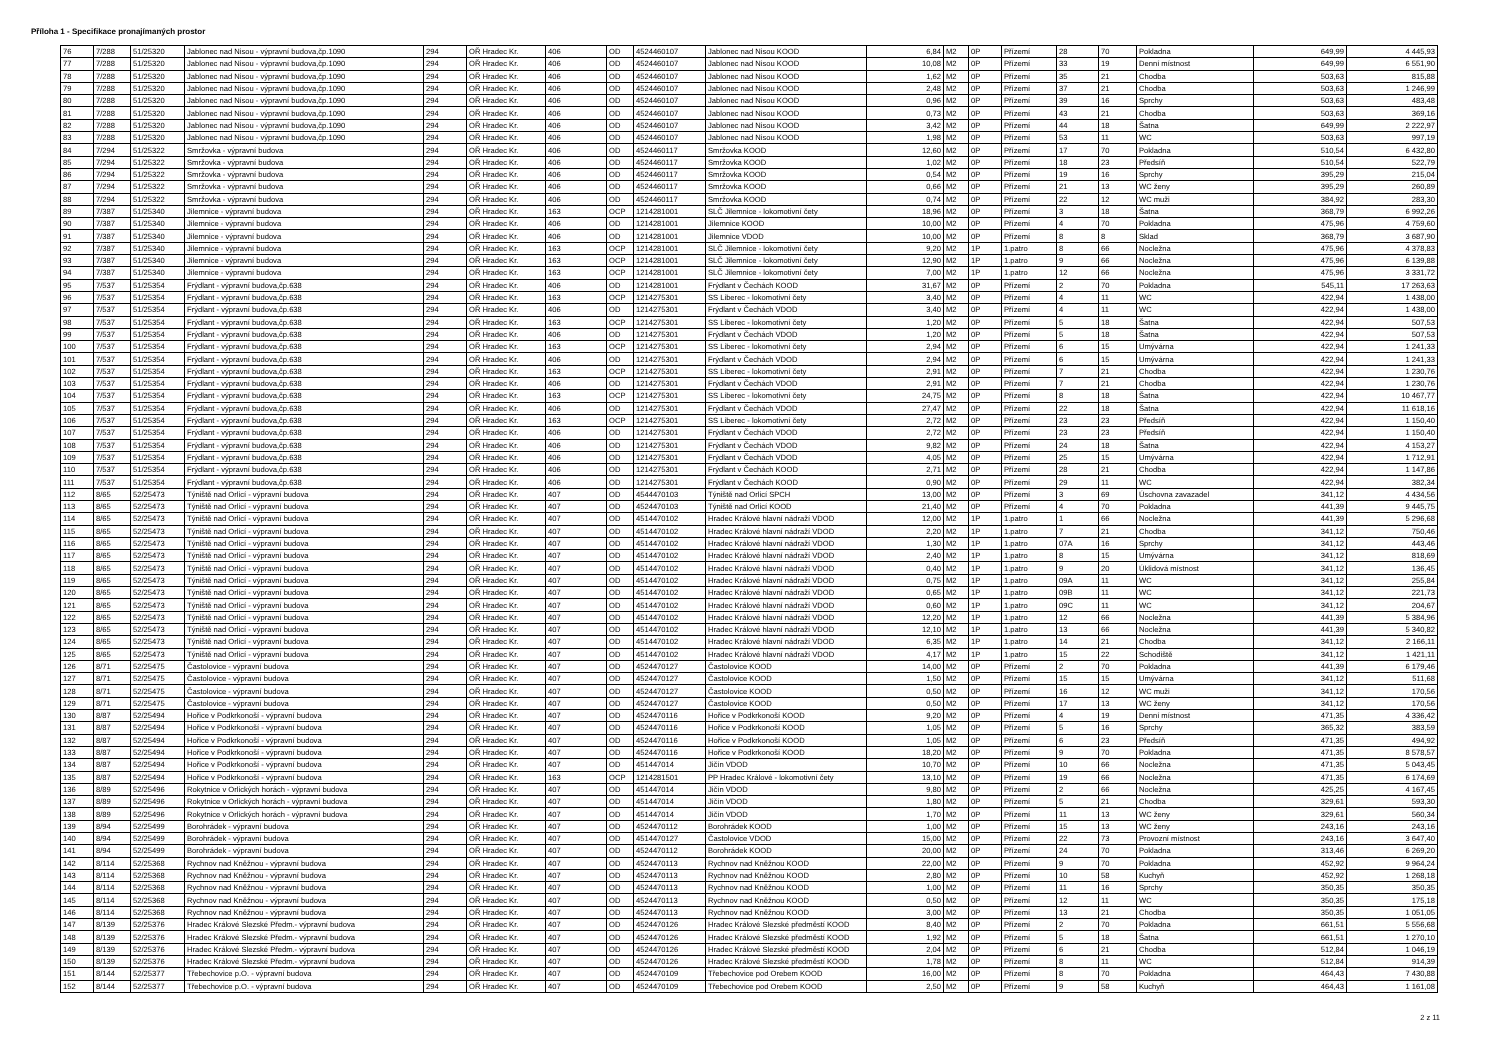Příloha 1 - Specifikace pronajímaných prostor
| 76 | 7/288 | 51/25320 | Jablonec nad Nisou - výpravní budova,čp.1090 | 294 | OŘ Hradec Kr. | 406 | OD | 4524460107 | Jablonec nad Nisou KOOD | 6,84 | M2 | 0P | Přízemí | 28 | 70 | Pokladna | 649,99 | 4 445,93 |
| 77 | 7/288 | 51/25320 | Jablonec nad Nisou - výpravní budova,čp.1090 | 294 | OŘ Hradec Kr. | 406 | OD | 4524460107 | Jablonec nad Nisou KOOD | 10,08 | M2 | 0P | Přízemí | 33 | 19 | Denní místnost | 649,99 | 6 551,90 |
| 78 | 7/288 | 51/25320 | Jablonec nad Nisou - výpravní budova,čp.1090 | 294 | OŘ Hradec Kr. | 406 | OD | 4524460107 | Jablonec nad Nisou KOOD | 1,62 | M2 | 0P | Přízemí | 35 | 21 | Chodba | 503,63 | 815,88 |
| 79 | 7/288 | 51/25320 | Jablonec nad Nisou - výpravní budova,čp.1090 | 294 | OŘ Hradec Kr. | 406 | OD | 4524460107 | Jablonec nad Nisou KOOD | 2,48 | M2 | 0P | Přízemí | 37 | 21 | Chodba | 503,63 | 1 246,99 |
| 80 | 7/288 | 51/25320 | Jablonec nad Nisou - výpravní budova,čp.1090 | 294 | OŘ Hradec Kr. | 406 | OD | 4524460107 | Jablonec nad Nisou KOOD | 0,96 | M2 | 0P | Přízemí | 39 | 16 | Sprchy | 503,63 | 483,48 |
| 81 | 7/288 | 51/25320 | Jablonec nad Nisou - výpravní budova,čp.1090 | 294 | OŘ Hradec Kr. | 406 | OD | 4524460107 | Jablonec nad Nisou KOOD | 0,73 | M2 | 0P | Přízemí | 43 | 21 | Chodba | 503,63 | 369,16 |
| 82 | 7/288 | 51/25320 | Jablonec nad Nisou - výpravní budova,čp.1090 | 294 | OŘ Hradec Kr. | 406 | OD | 4524460107 | Jablonec nad Nisou KOOD | 3,42 | M2 | 0P | Přízemí | 44 | 18 | Šatna | 649,99 | 2 222,97 |
| 83 | 7/288 | 51/25320 | Jablonec nad Nisou - výpravní budova,čp.1090 | 294 | OŘ Hradec Kr. | 406 | OD | 4524460107 | Jablonec nad Nisou KOOD | 1,98 | M2 | 0P | Přízemí | 53 | 11 | WC | 503,63 | 997,19 |
| 84 | 7/294 | 51/25322 | Smržovka - výpravní budova | 294 | OŘ Hradec Kr. | 406 | OD | 4524460117 | Smržovka KOOD | 12,60 | M2 | 0P | Přízemí | 17 | 70 | Pokladna | 510,54 | 6 432,80 |
| 85 | 7/294 | 51/25322 | Smržovka - výpravní budova | 294 | OŘ Hradec Kr. | 406 | OD | 4524460117 | Smržovka KOOD | 1,02 | M2 | 0P | Přízemí | 18 | 23 | Předsíň | 510,54 | 522,79 |
| 86 | 7/294 | 51/25322 | Smržovka - výpravní budova | 294 | OŘ Hradec Kr. | 406 | OD | 4524460117 | Smržovka KOOD | 0,54 | M2 | 0P | Přízemí | 19 | 16 | Sprchy | 395,29 | 215,04 |
| 87 | 7/294 | 51/25322 | Smržovka - výpravní budova | 294 | OŘ Hradec Kr. | 406 | OD | 4524460117 | Smržovka KOOD | 0,66 | M2 | 0P | Přízemí | 21 | 13 | WC ženy | 395,29 | 260,89 |
| 88 | 7/294 | 51/25322 | Smržovka - výpravní budova | 294 | OŘ Hradec Kr. | 406 | OD | 4524460117 | Smržovka KOOD | 0,74 | M2 | 0P | Přízemí | 22 | 12 | WC muži | 384,92 | 283,30 |
| 89 | 7/387 | 51/25340 | Jilemnice - výpravní budova | 294 | OŘ Hradec Kr. | 163 | OCP | 1214281001 | SLČ Jilemnice - lokomotivní čety | 18,96 | M2 | 0P | Přízemí | 3 | 18 | Šatna | 368,79 | 6 992,26 |
| 90 | 7/387 | 51/25340 | Jilemnice - výpravní budova | 294 | OŘ Hradec Kr. | 406 | OD | 1214281001 | Jilemnice KOOD | 10,00 | M2 | 0P | Přízemí | 4 | 70 | Pokladna | 475,96 | 4 759,60 |
| 91 | 7/387 | 51/25340 | Jilemnice - výpravní budova | 294 | OŘ Hradec Kr. | 406 | OD | 1214281001 | Jilemnice VDOD | 10,00 | M2 | 0P | Přízemí | 8 | 8 | Sklad | 368,79 | 3 687,90 |
| 92 | 7/387 | 51/25340 | Jilemnice - výpravní budova | 294 | OŘ Hradec Kr. | 163 | OCP | 1214281001 | SLČ Jilemnice - lokomotivní čety | 9,20 | M2 | 1P | 1.patro | 8 | 66 | Nocležna | 475,96 | 4 378,83 |
| 93 | 7/387 | 51/25340 | Jilemnice - výpravní budova | 294 | OŘ Hradec Kr. | 163 | OCP | 1214281001 | SLČ Jilemnice - lokomotivní čety | 12,90 | M2 | 1P | 1.patro | 9 | 66 | Nocležna | 475,96 | 6 139,88 |
| 94 | 7/387 | 51/25340 | Jilemnice - výpravní budova | 294 | OŘ Hradec Kr. | 163 | OCP | 1214281001 | SLČ Jilemnice - lokomotivní čety | 7,00 | M2 | 1P | 1.patro | 12 | 66 | Nocležna | 475,96 | 3 331,72 |
| 95 | 7/537 | 51/25354 | Frýdlant - výpravní budova,čp.638 | 294 | OŘ Hradec Kr. | 406 | OD | 1214281001 | Frýdlant v Čechách KOOD | 31,67 | M2 | 0P | Přízemí | 2 | 70 | Pokladna | 545,11 | 17 263,63 |
| 96 | 7/537 | 51/25354 | Frýdlant - výpravní budova,čp.638 | 294 | OŘ Hradec Kr. | 163 | OCP | 1214275301 | SS Liberec - lokomotivní čety | 3,40 | M2 | 0P | Přízemí | 4 | 11 | WC | 422,94 | 1 438,00 |
| 97 | 7/537 | 51/25354 | Frýdlant - výpravní budova,čp.638 | 294 | OŘ Hradec Kr. | 406 | OD | 1214275301 | Frýdlant v Čechách VDOD | 3,40 | M2 | 0P | Přízemí | 4 | 11 | WC | 422,94 | 1 438,00 |
| 98 | 7/537 | 51/25354 | Frýdlant - výpravní budova,čp.638 | 294 | OŘ Hradec Kr. | 163 | OCP | 1214275301 | SS Liberec - lokomotivní čety | 1,20 | M2 | 0P | Přízemí | 5 | 18 | Šatna | 422,94 | 507,53 |
| 99 | 7/537 | 51/25354 | Frýdlant - výpravní budova,čp.638 | 294 | OŘ Hradec Kr. | 406 | OD | 1214275301 | Frýdlant v Čechách VDOD | 1,20 | M2 | 0P | Přízemí | 5 | 18 | Šatna | 422,94 | 507,53 |
| 100 | 7/537 | 51/25354 | Frýdlant - výpravní budova,čp.638 | 294 | OŘ Hradec Kr. | 163 | OCP | 1214275301 | SS Liberec - lokomotivní čety | 2,94 | M2 | 0P | Přízemí | 6 | 15 | Umývárna | 422,94 | 1 241,33 |
| 101 | 7/537 | 51/25354 | Frýdlant - výpravní budova,čp.638 | 294 | OŘ Hradec Kr. | 406 | OD | 1214275301 | Frýdlant v Čechách VDOD | 2,94 | M2 | 0P | Přízemí | 6 | 15 | Umývárna | 422,94 | 1 241,33 |
| 102 | 7/537 | 51/25354 | Frýdlant - výpravní budova,čp.638 | 294 | OŘ Hradec Kr. | 163 | OCP | 1214275301 | SS Liberec - lokomotivní čety | 2,91 | M2 | 0P | Přízemí | 7 | 21 | Chodba | 422,94 | 1 230,76 |
| 103 | 7/537 | 51/25354 | Frýdlant - výpravní budova,čp.638 | 294 | OŘ Hradec Kr. | 406 | OD | 1214275301 | Frýdlant v Čechách VDOD | 2,91 | M2 | 0P | Přízemí | 7 | 21 | Chodba | 422,94 | 1 230,76 |
| 104 | 7/537 | 51/25354 | Frýdlant - výpravní budova,čp.638 | 294 | OŘ Hradec Kr. | 163 | OCP | 1214275301 | SS Liberec - lokomotivní čety | 24,75 | M2 | 0P | Přízemí | 8 | 18 | Šatna | 422,94 | 10 467,77 |
| 105 | 7/537 | 51/25354 | Frýdlant - výpravní budova,čp.638 | 294 | OŘ Hradec Kr. | 406 | OD | 1214275301 | Frýdlant v Čechách VDOD | 27,47 | M2 | 0P | Přízemí | 22 | 18 | Šatna | 422,94 | 11 618,16 |
| 106 | 7/537 | 51/25354 | Frýdlant - výpravní budova,čp.638 | 294 | OŘ Hradec Kr. | 163 | OCP | 1214275301 | SS Liberec - lokomotivní čety | 2,72 | M2 | 0P | Přízemí | 23 | 23 | Předsíň | 422,94 | 1 150,40 |
| 107 | 7/537 | 51/25354 | Frýdlant - výpravní budova,čp.638 | 294 | OŘ Hradec Kr. | 406 | OD | 1214275301 | Frýdlant v Čechách VDOD | 2,72 | M2 | 0P | Přízemí | 23 | 23 | Předsíň | 422,94 | 1 150,40 |
| 108 | 7/537 | 51/25354 | Frýdlant - výpravní budova,čp.638 | 294 | OŘ Hradec Kr. | 406 | OD | 1214275301 | Frýdlant v Čechách VDOD | 9,82 | M2 | 0P | Přízemí | 24 | 18 | Šatna | 422,94 | 4 153,27 |
| 109 | 7/537 | 51/25354 | Frýdlant - výpravní budova,čp.638 | 294 | OŘ Hradec Kr. | 406 | OD | 1214275301 | Frýdlant v Čechách VDOD | 4,05 | M2 | 0P | Přízemí | 25 | 15 | Umývárna | 422,94 | 1 712,91 |
| 110 | 7/537 | 51/25354 | Frýdlant - výpravní budova,čp.638 | 294 | OŘ Hradec Kr. | 406 | OD | 1214275301 | Frýdlant v Čechách KOOD | 2,71 | M2 | 0P | Přízemí | 28 | 21 | Chodba | 422,94 | 1 147,86 |
| 111 | 7/537 | 51/25354 | Frýdlant - výpravní budova,čp.638 | 294 | OŘ Hradec Kr. | 406 | OD | 1214275301 | Frýdlant v Čechách KOOD | 0,90 | M2 | 0P | Přízemí | 29 | 11 | WC | 422,94 | 382,34 |
| 112 | 8/65 | 52/25473 | Týniště nad Orlicí - výpravní budova | 294 | OŘ Hradec Kr. | 407 | OD | 4544470103 | Týniště nad Orlicí SPCH | 13,00 | M2 | 0P | Přízemí | 3 | 69 | Úschovna zavazadel | 341,12 | 4 434,56 |
| 113 | 8/65 | 52/25473 | Týniště nad Orlicí - výpravní budova | 294 | OŘ Hradec Kr. | 407 | OD | 4524470103 | Týniště nad Orlicí KOOD | 21,40 | M2 | 0P | Přízemí | 4 | 70 | Pokladna | 441,39 | 9 445,75 |
| 114 | 8/65 | 52/25473 | Týniště nad Orlicí - výpravní budova | 294 | OŘ Hradec Kr. | 407 | OD | 4514470102 | Hradec Králové hlavní nádraží VDOD | 12,00 | M2 | 1P | 1.patro | 1 | 66 | Nocležna | 441,39 | 5 296,68 |
| 115 | 8/65 | 52/25473 | Týniště nad Orlicí - výpravní budova | 294 | OŘ Hradec Kr. | 407 | OD | 4514470102 | Hradec Králové hlavní nádraží VDOD | 2,20 | M2 | 1P | 1.patro | 7 | 21 | Chodba | 341,12 | 750,46 |
| 116 | 8/65 | 52/25473 | Týniště nad Orlicí - výpravní budova | 294 | OŘ Hradec Kr. | 407 | OD | 4514470102 | Hradec Králové hlavní nádraží VDOD | 1,30 | M2 | 1P | 1.patro | 07A | 16 | Sprchy | 341,12 | 443,46 |
| 117 | 8/65 | 52/25473 | Týniště nad Orlicí - výpravní budova | 294 | OŘ Hradec Kr. | 407 | OD | 4514470102 | Hradec Králové hlavní nádraží VDOD | 2,40 | M2 | 1P | 1.patro | 8 | 15 | Umývárna | 341,12 | 818,69 |
| 118 | 8/65 | 52/25473 | Týniště nad Orlicí - výpravní budova | 294 | OŘ Hradec Kr. | 407 | OD | 4514470102 | Hradec Králové hlavní nádraží VDOD | 0,40 | M2 | 1P | 1.patro | 9 | 20 | Úklidová místnost | 341,12 | 136,45 |
| 119 | 8/65 | 52/25473 | Týniště nad Orlicí - výpravní budova | 294 | OŘ Hradec Kr. | 407 | OD | 4514470102 | Hradec Králové hlavní nádraží VDOD | 0,75 | M2 | 1P | 1.patro | 09A | 11 | WC | 341,12 | 255,84 |
| 120 | 8/65 | 52/25473 | Týniště nad Orlicí - výpravní budova | 294 | OŘ Hradec Kr. | 407 | OD | 4514470102 | Hradec Králové hlavní nádraží VDOD | 0,65 | M2 | 1P | 1.patro | 09B | 11 | WC | 341,12 | 221,73 |
| 121 | 8/65 | 52/25473 | Týniště nad Orlicí - výpravní budova | 294 | OŘ Hradec Kr. | 407 | OD | 4514470102 | Hradec Králové hlavní nádraží VDOD | 0,60 | M2 | 1P | 1.patro | 09C | 11 | WC | 341,12 | 204,67 |
| 122 | 8/65 | 52/25473 | Týniště nad Orlicí - výpravní budova | 294 | OŘ Hradec Kr. | 407 | OD | 4514470102 | Hradec Králové hlavní nádraží VDOD | 12,20 | M2 | 1P | 1.patro | 12 | 66 | Nocležna | 441,39 | 5 384,96 |
| 123 | 8/65 | 52/25473 | Týniště nad Orlicí - výpravní budova | 294 | OŘ Hradec Kr. | 407 | OD | 4514470102 | Hradec Králové hlavní nádraží VDOD | 12,10 | M2 | 1P | 1.patro | 13 | 66 | Nocležna | 441,39 | 5 340,82 |
| 124 | 8/65 | 52/25473 | Týniště nad Orlicí - výpravní budova | 294 | OŘ Hradec Kr. | 407 | OD | 4514470102 | Hradec Králové hlavní nádraží VDOD | 6,35 | M2 | 1P | 1.patro | 14 | 21 | Chodba | 341,12 | 2 166,11 |
| 125 | 8/65 | 52/25473 | Týniště nad Orlicí - výpravní budova | 294 | OŘ Hradec Kr. | 407 | OD | 4514470102 | Hradec Králové hlavní nádraží VDOD | 4,17 | M2 | 1P | 1.patro | 15 | 22 | Schodiště | 341,12 | 1 421,11 |
| 126 | 8/71 | 52/25475 | Častolovice - výpravní budova | 294 | OŘ Hradec Kr. | 407 | OD | 4524470127 | Častolovice KOOD | 14,00 | M2 | 0P | Přízemí | 2 | 70 | Pokladna | 441,39 | 6 179,46 |
| 127 | 8/71 | 52/25475 | Častolovice - výpravní budova | 294 | OŘ Hradec Kr. | 407 | OD | 4524470127 | Častolovice KOOD | 1,50 | M2 | 0P | Přízemí | 15 | 15 | Umývárna | 341,12 | 511,68 |
| 128 | 8/71 | 52/25475 | Častolovice - výpravní budova | 294 | OŘ Hradec Kr. | 407 | OD | 4524470127 | Častolovice KOOD | 0,50 | M2 | 0P | Přízemí | 16 | 12 | WC muži | 341,12 | 170,56 |
| 129 | 8/71 | 52/25475 | Častolovice - výpravní budova | 294 | OŘ Hradec Kr. | 407 | OD | 4524470127 | Častolovice KOOD | 0,50 | M2 | 0P | Přízemí | 17 | 13 | WC ženy | 341,12 | 170,56 |
| 130 | 8/87 | 52/25494 | Hořice v Podkrkonoší - výpravní budova | 294 | OŘ Hradec Kr. | 407 | OD | 4524470116 | Hořice v Podkrkonoší KOOD | 9,20 | M2 | 0P | Přízemí | 4 | 19 | Denní místnost | 471,35 | 4 336,42 |
| 131 | 8/87 | 52/25494 | Hořice v Podkrkonoší - výpravní budova | 294 | OŘ Hradec Kr. | 407 | OD | 4524470116 | Hořice v Podkrkonoší KOOD | 1,05 | M2 | 0P | Přízemí | 5 | 16 | Sprchy | 365,32 | 383,59 |
| 132 | 8/87 | 52/25494 | Hořice v Podkrkonoší - výpravní budova | 294 | OŘ Hradec Kr. | 407 | OD | 4524470116 | Hořice v Podkrkonoší KOOD | 1,05 | M2 | 0P | Přízemí | 6 | 23 | Předsíň | 471,35 | 494,92 |
| 133 | 8/87 | 52/25494 | Hořice v Podkrkonoší - výpravní budova | 294 | OŘ Hradec Kr. | 407 | OD | 4524470116 | Hořice v Podkrkonoší KOOD | 18,20 | M2 | 0P | Přízemí | 9 | 70 | Pokladna | 471,35 | 8 578,57 |
| 134 | 8/87 | 52/25494 | Hořice v Podkrkonoší - výpravní budova | 294 | OŘ Hradec Kr. | 407 | OD | 451447014 | Jičín VDOD | 10,70 | M2 | 0P | Přízemí | 10 | 66 | Nocležna | 471,35 | 5 043,45 |
| 135 | 8/87 | 52/25494 | Hořice v Podkrkonoší - výpravní budova | 294 | OŘ Hradec Kr. | 163 | OCP | 1214281501 | PP Hradec Králové - lokomotivní čety | 13,10 | M2 | 0P | Přízemí | 19 | 66 | Nocležna | 471,35 | 6 174,69 |
| 136 | 8/89 | 52/25496 | Rokytnice v Orlických horách - výpravní budova | 294 | OŘ Hradec Kr. | 407 | OD | 451447014 | Jičín VDOD | 9,80 | M2 | 0P | Přízemí | 2 | 66 | Nocležna | 425,25 | 4 167,45 |
| 137 | 8/89 | 52/25496 | Rokytnice v Orlických horách - výpravní budova | 294 | OŘ Hradec Kr. | 407 | OD | 451447014 | Jičín VDOD | 1,80 | M2 | 0P | Přízemí | 5 | 21 | Chodba | 329,61 | 593,30 |
| 138 | 8/89 | 52/25496 | Rokytnice v Orlických horách - výpravní budova | 294 | OŘ Hradec Kr. | 407 | OD | 451447014 | Jičín VDOD | 1,70 | M2 | 0P | Přízemí | 11 | 13 | WC ženy | 329,61 | 560,34 |
| 139 | 8/94 | 52/25499 | Borohrádek - výpravní budova | 294 | OŘ Hradec Kr. | 407 | OD | 4524470112 | Borohrádek KOOD | 1,00 | M2 | 0P | Přízemí | 15 | 13 | WC ženy | 243,16 | 243,16 |
| 140 | 8/94 | 52/25499 | Borohrádek - výpravní budova | 294 | OŘ Hradec Kr. | 407 | OD | 4514470127 | Častolovice VDOD | 15,00 | M2 | 0P | Přízemí | 22 | 73 | Provozní místnost | 243,16 | 3 647,40 |
| 141 | 8/94 | 52/25499 | Borohrádek - výpravní budova | 294 | OŘ Hradec Kr. | 407 | OD | 4524470112 | Borohrádek KOOD | 20,00 | M2 | 0P | Přízemí | 24 | 70 | Pokladna | 313,46 | 6 269,20 |
| 142 | 8/114 | 52/25368 | Rychnov nad Kněžnou - výpravní budova | 294 | OŘ Hradec Kr. | 407 | OD | 4524470113 | Rychnov nad Kněžnou KOOD | 22,00 | M2 | 0P | Přízemí | 9 | 70 | Pokladna | 452,92 | 9 964,24 |
| 143 | 8/114 | 52/25368 | Rychnov nad Kněžnou - výpravní budova | 294 | OŘ Hradec Kr. | 407 | OD | 4524470113 | Rychnov nad Kněžnou KOOD | 2,80 | M2 | 0P | Přízemí | 10 | 58 | Kuchyň | 452,92 | 1 268,18 |
| 144 | 8/114 | 52/25368 | Rychnov nad Kněžnou - výpravní budova | 294 | OŘ Hradec Kr. | 407 | OD | 4524470113 | Rychnov nad Kněžnou KOOD | 1,00 | M2 | 0P | Přízemí | 11 | 16 | Sprchy | 350,35 | 350,35 |
| 145 | 8/114 | 52/25368 | Rychnov nad Kněžnou - výpravní budova | 294 | OŘ Hradec Kr. | 407 | OD | 4524470113 | Rychnov nad Kněžnou KOOD | 0,50 | M2 | 0P | Přízemí | 12 | 11 | WC | 350,35 | 175,18 |
| 146 | 8/114 | 52/25368 | Rychnov nad Kněžnou - výpravní budova | 294 | OŘ Hradec Kr. | 407 | OD | 4524470113 | Rychnov nad Kněžnou KOOD | 3,00 | M2 | 0P | Přízemí | 13 | 21 | Chodba | 350,35 | 1 051,05 |
| 147 | 8/139 | 52/25376 | Hradec Králové Slezské Předm.- výpravní budova | 294 | OŘ Hradec Kr. | 407 | OD | 4524470126 | Hradec Králové Slezské předměstí KOOD | 8,40 | M2 | 0P | Přízemí | 2 | 70 | Pokladna | 661,51 | 5 556,68 |
| 148 | 8/139 | 52/25376 | Hradec Králové Slezské Předm.- výpravní budova | 294 | OŘ Hradec Kr. | 407 | OD | 4524470126 | Hradec Králové Slezské předměstí KOOD | 1,92 | M2 | 0P | Přízemí | 5 | 18 | Šatna | 661,51 | 1 270,10 |
| 149 | 8/139 | 52/25376 | Hradec Králové Slezské Předm.- výpravní budova | 294 | OŘ Hradec Kr. | 407 | OD | 4524470126 | Hradec Králové Slezské předměstí KOOD | 2,04 | M2 | 0P | Přízemí | 6 | 21 | Chodba | 512,84 | 1 046,19 |
| 150 | 8/139 | 52/25376 | Hradec Králové Slezské Předm.- výpravní budova | 294 | OŘ Hradec Kr. | 407 | OD | 4524470126 | Hradec Králové Slezské předměstí KOOD | 1,78 | M2 | 0P | Přízemí | 8 | 11 | WC | 512,84 | 914,39 |
| 151 | 8/144 | 52/25377 | Třebechovice p.O. - výpravní budova | 294 | OŘ Hradec Kr. | 407 | OD | 4524470109 | Třebechovice pod Orebem KOOD | 16,00 | M2 | 0P | Přízemí | 8 | 70 | Pokladna | 464,43 | 7 430,88 |
| 152 | 8/144 | 52/25377 | Třebechovice p.O. - výpravní budova | 294 | OŘ Hradec Kr. | 407 | OD | 4524470109 | Třebechovice pod Orebem KOOD | 2,50 | M2 | 0P | Přízemí | 9 | 58 | Kuchyň | 464,43 | 1 161,08 |
2 z 11